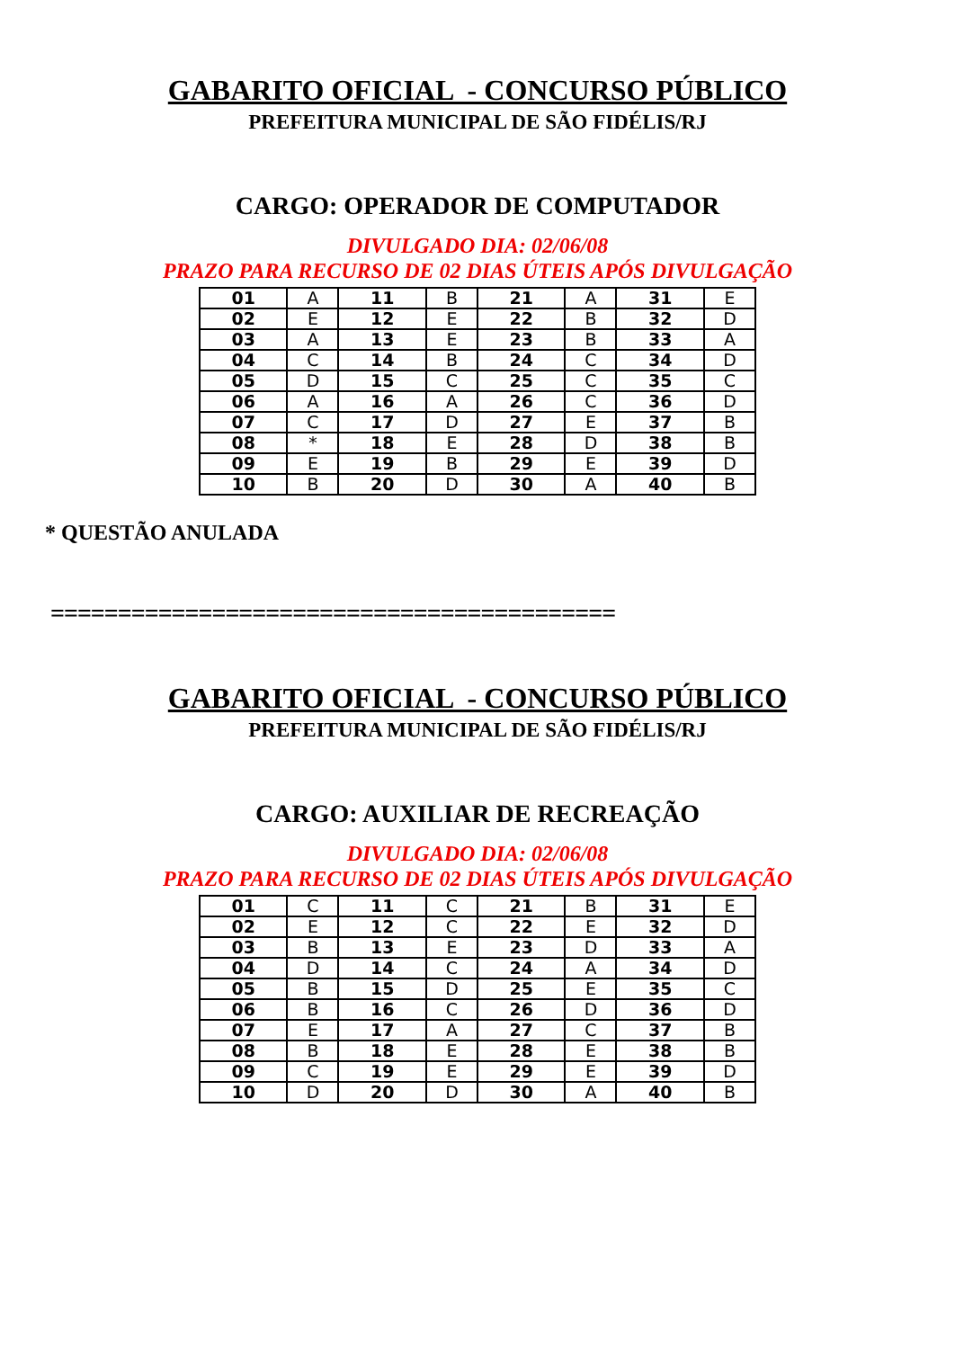GABARITO OFICIAL - CONCURSO PÚBLICO
PREFEITURA MUNICIPAL DE SÃO FIDÉLIS/RJ
CARGO: OPERADOR DE COMPUTADOR
DIVULGADO DIA: 02/06/08
PRAZO PARA RECURSO DE 02 DIAS ÚTEIS APÓS DIVULGAÇÃO
| 01 | A | 11 | B | 21 | A | 31 | E |
| 02 | E | 12 | E | 22 | B | 32 | D |
| 03 | A | 13 | E | 23 | B | 33 | A |
| 04 | C | 14 | B | 24 | C | 34 | D |
| 05 | D | 15 | C | 25 | C | 35 | C |
| 06 | A | 16 | A | 26 | C | 36 | D |
| 07 | C | 17 | D | 27 | E | 37 | B |
| 08 | * | 18 | E | 28 | D | 38 | B |
| 09 | E | 19 | B | 29 | E | 39 | D |
| 10 | B | 20 | D | 30 | A | 40 | B |
* QUESTÃO ANULADA
==========================================
GABARITO OFICIAL - CONCURSO PÚBLICO
PREFEITURA MUNICIPAL DE SÃO FIDÉLIS/RJ
CARGO: AUXILIAR DE RECREAÇÃO
DIVULGADO DIA: 02/06/08
PRAZO PARA RECURSO DE 02 DIAS ÚTEIS APÓS DIVULGAÇÃO
| 01 | C | 11 | C | 21 | B | 31 | E |
| 02 | E | 12 | C | 22 | E | 32 | D |
| 03 | B | 13 | E | 23 | D | 33 | A |
| 04 | D | 14 | C | 24 | A | 34 | D |
| 05 | B | 15 | D | 25 | E | 35 | C |
| 06 | B | 16 | C | 26 | D | 36 | D |
| 07 | E | 17 | A | 27 | C | 37 | B |
| 08 | B | 18 | E | 28 | E | 38 | B |
| 09 | C | 19 | E | 29 | E | 39 | D |
| 10 | D | 20 | D | 30 | A | 40 | B |